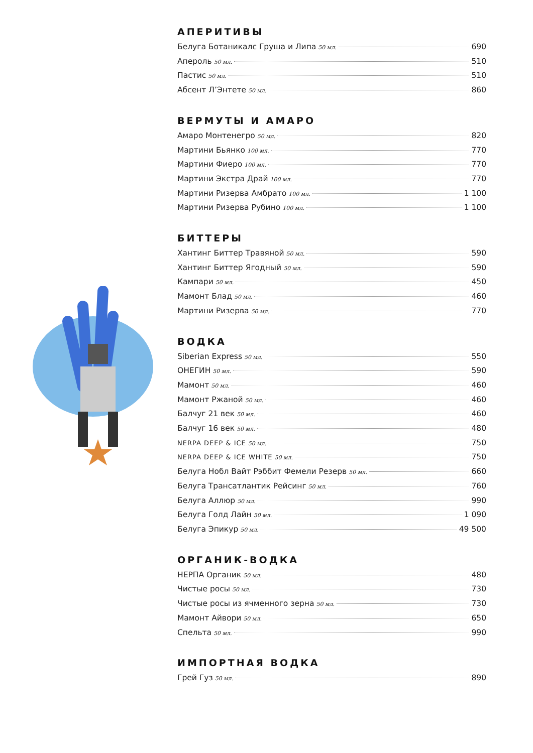АПЕРИТИВЫ
Белуга Ботаникалс Груша и Липа 50 мл. 690
Апероль 50 мл. 510
Пастис 50 мл. 510
Абсент Л’Энтете 50 мл. 860
ВЕРМУТЫ И АМАРО
Амаро Монтенегро 50 мл. 820
Мартини Бьянко 100 мл. 770
Мартини Фиеро 100 мл. 770
Мартини Экстра Драй 100 мл. 770
Мартини Ризерва Амбрато 100 мл. 1 100
Мартини Ризерва Рубино 100 мл. 1 100
БИТТЕРЫ
Хантинг Биттер Травяной 50 мл. 590
Хантинг Биттер Ягодный 50 мл. 590
Кампари 50 мл. 450
Мамонт Блад 50 мл. 460
Мартини Ризерва 50 мл. 770
ВОДКА
Siberian Express 50 мл. 550
ОНЕГИН 50 мл. 590
Мамонт 50 мл. 460
Мамонт Ржаной 50 мл. 460
Балчуг 21 век 50 мл. 460
Балчуг 16 век 50 мл. 480
NERPA DEEP & ICE 50 мл. 750
NERPA DEEP & ICE WHITE 50 мл. 750
Белуга Нобл Вайт Рэббит Фемели Резерв 50 мл. 660
Белуга Трансатлантик Рейсинг 50 мл. 760
Белуга Аллюр 50 мл. 990
Белуга Голд Лайн 50 мл. 1 090
Белуга Эпикур 50 мл. 49 500
ОРГАНИК-ВОДКА
НЕРПА Органик 50 мл. 480
Чистые росы 50 мл. 730
Чистые росы из ячменного зерна 50 мл. 730
Мамонт Айвори 50 мл. 650
Спельта 50 мл. 990
ИМПОРТНАЯ ВОДКА
Грей Гуз 50 мл. 890